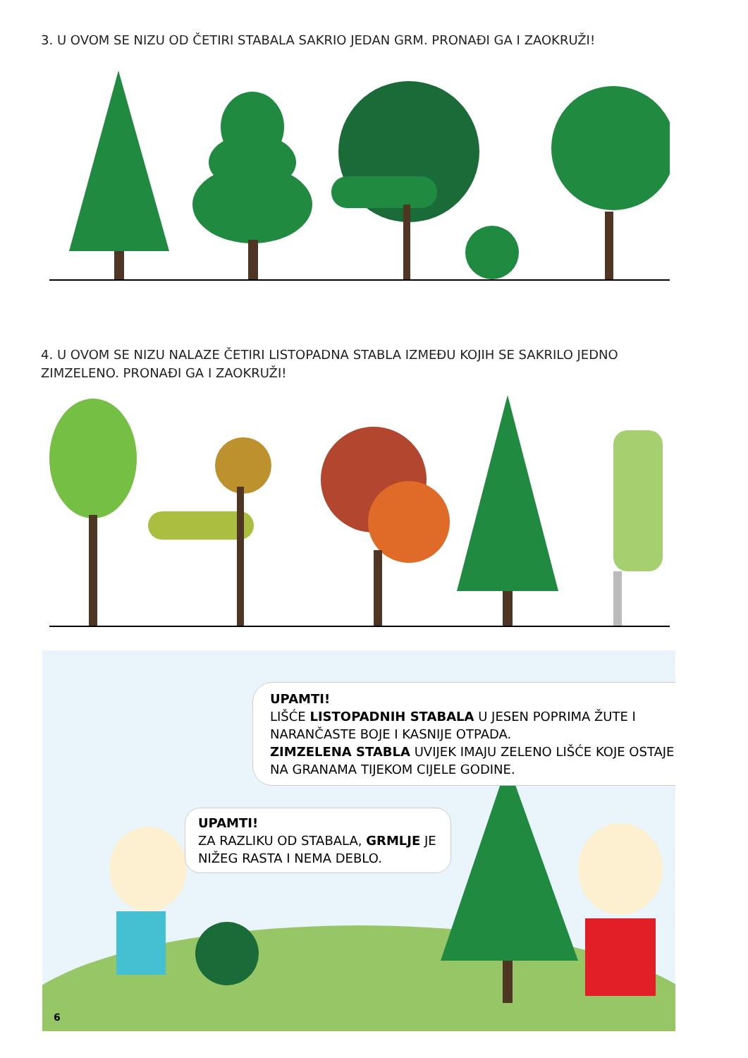3. U OVOM SE NIZU OD ČETIRI STABALA SAKRIO JEDAN GRM. PRONAĐI GA I ZAOKRUŽI!
4. U OVOM SE NIZU NALAZE ČETIRI LISTOPADNA STABLA IZMEĐU KOJIH SE SAKRILO JEDNO ZIMZELENO. PRONAĐI GA I ZAOKRUŽI!
UPAMTI!
LIŠĆE LISTOPADNIH STABALA U JESEN POPRIMA ŽUTE I NARANČASTE BOJE I KASNIJE OTPADA.
ZIMZELENA STABLA UVIJEK IMAJU ZELENO LIŠĆE KOJE OSTAJE NA GRANAMA TIJEKOM CIJELE GODINE.
UPAMTI!
ZA RAZLIKU OD STABALA, GRMLJE JE NIŽEG RASTA I NEMA DEBLO.
6